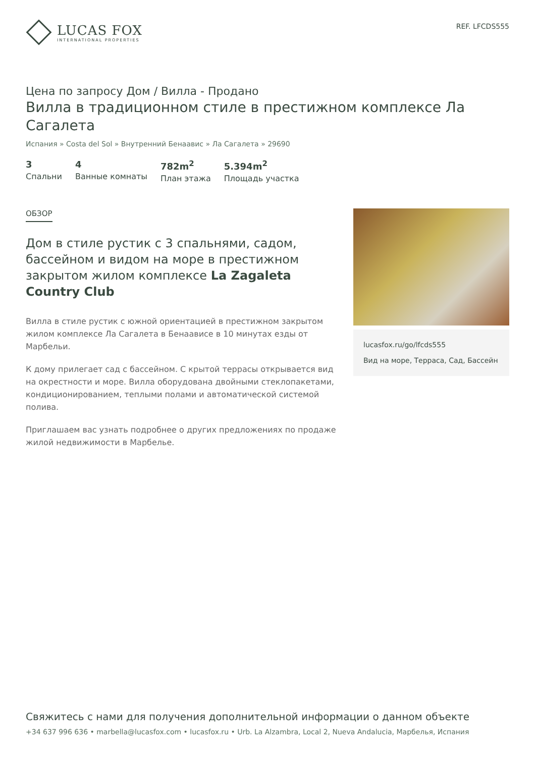LUCAS FOX
INTERNATIONAL PROPERTIES
REF. LFCDS555
Цена по запросу Дом / Вилла - Продано
Вилла в традиционном стиле в престижном комплексе Ла Сагалета
Испания » Costa del Sol » Внутренний Бенаавис » Ла Сагалета » 29690
3
Спальни
4
Ванные комнаты
782m<sup>2</sup>
План этажа
5.394m<sup>2</sup>
Площадь участка
ОБЗОР
Дом в стиле рустик с 3 спальнями, садом, бассейном и видом на море в престижном закрытом жилом комплексе La Zagaleta Country Club
Вилла в стиле рустик с южной ориентацией в престижном закрытом жилом комплексе Ла Сагалета в Бенаависе в 10 минутах езды от Марбельи.
К дому прилегает сад с бассейном. С крытой террасы открывается вид на окрестности и море. Вилла оборудована двойными стеклопакетами, кондиционированием, теплыми полами и автоматической системой полива.
Приглашаем вас узнать подробнее о других предложениях по продаже жилой недвижимости в Марбелье.
lucasfox.ru/go/lfcds555
Вид на море, Терраса, Сад, Бассейн
Свяжитесь с нами для получения дополнительной информации о данном объекте
+34 637 996 636 • marbella@lucasfox.com • lucasfox.ru • Urb. La Alzambra, Local 2, Nueva Andalucia, Марбелья, Испания